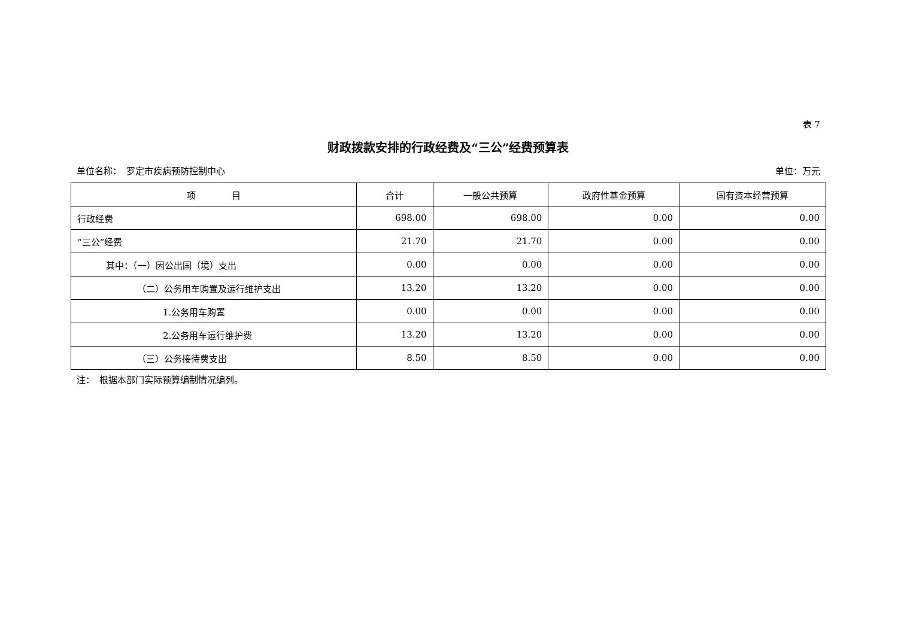表 7
财政拨款安排的行政经费及“三公”经费预算表
单位名称：　罗定市疾病预防控制中心 单位：万元
| 项 目 | 合计 | 一般公共预算 | 政府性基金预算 | 国有资本经营预算 |
| --- | --- | --- | --- | --- |
| 行政经费 | 698.00 | 698.00 | 0.00 | 0.00 |
| “三公”经费 | 21.70 | 21.70 | 0.00 | 0.00 |
| 其中：（一）因公出国（境）支出 | 0.00 | 0.00 | 0.00 | 0.00 |
| （二）公务用车购置及运行维护支出 | 13.20 | 13.20 | 0.00 | 0.00 |
| 1.公务用车购置 | 0.00 | 0.00 | 0.00 | 0.00 |
| 2.公务用车运行维护费 | 13.20 | 13.20 | 0.00 | 0.00 |
| （三）公务接待费支出 | 8.50 | 8.50 | 0.00 | 0.00 |
注：　根据本部门实际预算编制情况编列。